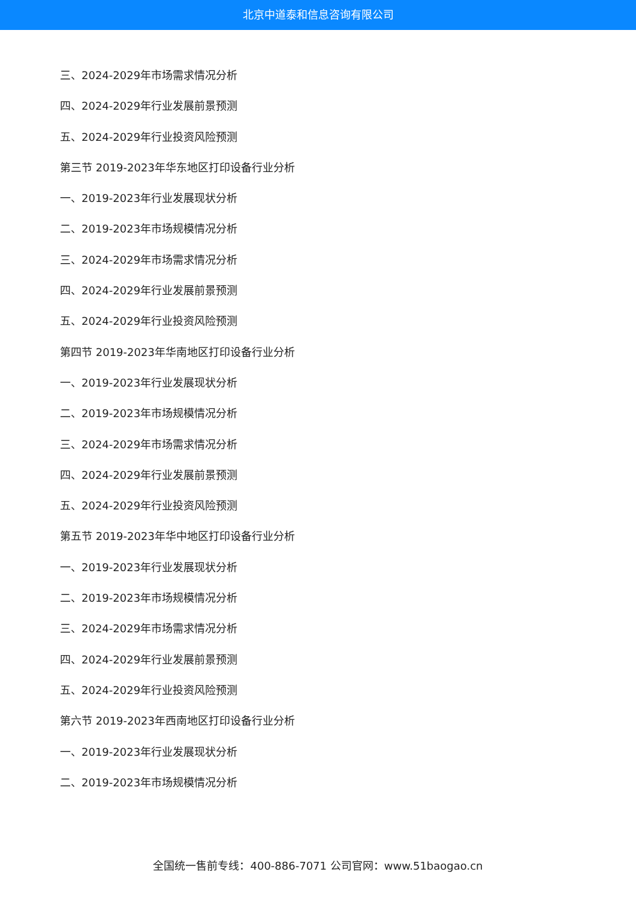北京中道泰和信息咨询有限公司
三、2024-2029年市场需求情况分析
四、2024-2029年行业发展前景预测
五、2024-2029年行业投资风险预测
第三节 2019-2023年华东地区打印设备行业分析
一、2019-2023年行业发展现状分析
二、2019-2023年市场规模情况分析
三、2024-2029年市场需求情况分析
四、2024-2029年行业发展前景预测
五、2024-2029年行业投资风险预测
第四节 2019-2023年华南地区打印设备行业分析
一、2019-2023年行业发展现状分析
二、2019-2023年市场规模情况分析
三、2024-2029年市场需求情况分析
四、2024-2029年行业发展前景预测
五、2024-2029年行业投资风险预测
第五节 2019-2023年华中地区打印设备行业分析
一、2019-2023年行业发展现状分析
二、2019-2023年市场规模情况分析
三、2024-2029年市场需求情况分析
四、2024-2029年行业发展前景预测
五、2024-2029年行业投资风险预测
第六节 2019-2023年西南地区打印设备行业分析
一、2019-2023年行业发展现状分析
二、2019-2023年市场规模情况分析
全国统一售前专线：400-886-7071 公司官网：www.51baogao.cn